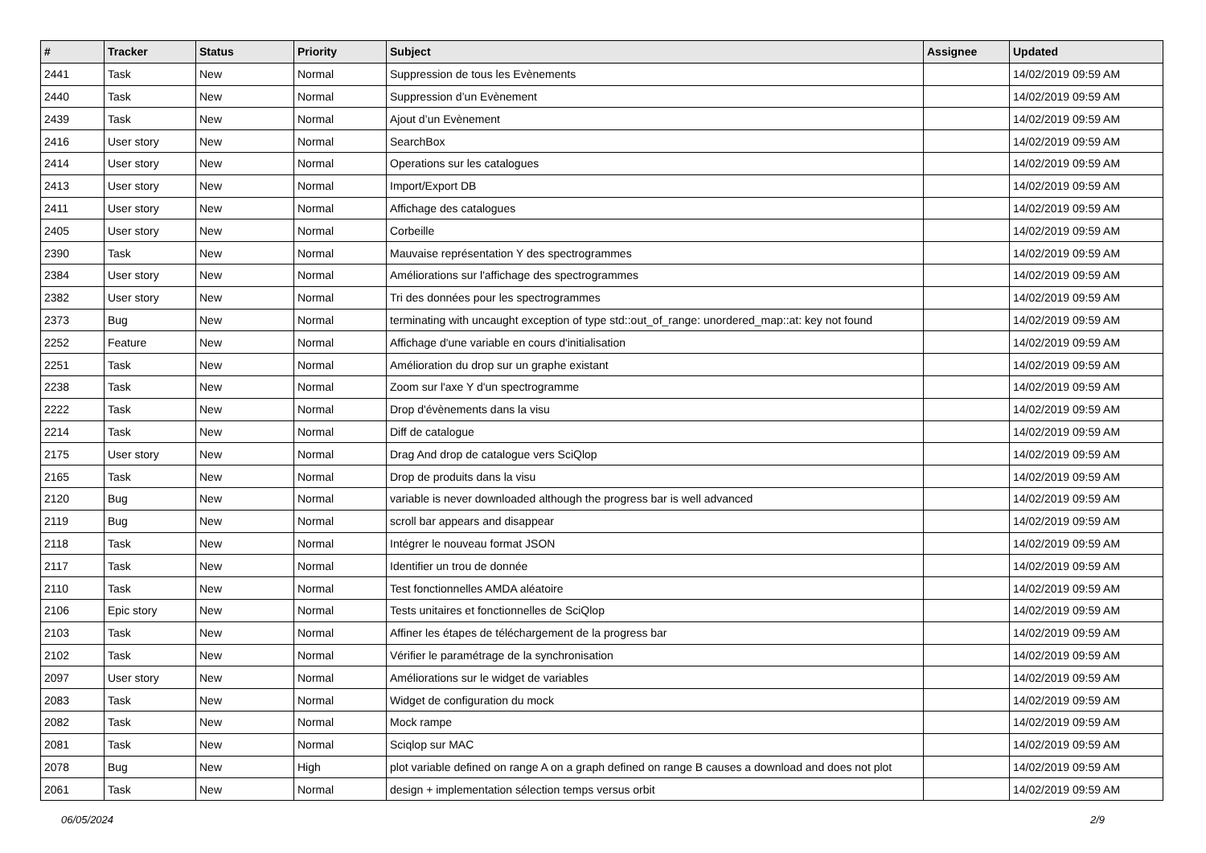| # | Tracker | Status | Priority | Subject | Assignee | Updated |
| --- | --- | --- | --- | --- | --- | --- |
| 2441 | Task | New | Normal | Suppression de tous les Evènements | | 14/02/2019 09:59 AM |
| 2440 | Task | New | Normal | Suppression d’un Evènement | | 14/02/2019 09:59 AM |
| 2439 | Task | New | Normal | Ajout d’un Evènement | | 14/02/2019 09:59 AM |
| 2416 | User story | New | Normal | SearchBox | | 14/02/2019 09:59 AM |
| 2414 | User story | New | Normal | Operations sur les catalogues | | 14/02/2019 09:59 AM |
| 2413 | User story | New | Normal | Import/Export DB | | 14/02/2019 09:59 AM |
| 2411 | User story | New | Normal | Affichage des catalogues | | 14/02/2019 09:59 AM |
| 2405 | User story | New | Normal | Corbeille | | 14/02/2019 09:59 AM |
| 2390 | Task | New | Normal | Mauvaise représentation Y des spectrogrammes | | 14/02/2019 09:59 AM |
| 2384 | User story | New | Normal | Améliorations sur l'affichage des spectrogrammes | | 14/02/2019 09:59 AM |
| 2382 | User story | New | Normal | Tri des données pour les spectrogrammes | | 14/02/2019 09:59 AM |
| 2373 | Bug | New | Normal | terminating with uncaught exception of type std::out_of_range: unordered_map::at: key not found | | 14/02/2019 09:59 AM |
| 2252 | Feature | New | Normal | Affichage d'une variable en cours d'initialisation | | 14/02/2019 09:59 AM |
| 2251 | Task | New | Normal | Amélioration du drop sur un graphe existant | | 14/02/2019 09:59 AM |
| 2238 | Task | New | Normal | Zoom sur l'axe Y d'un spectrogramme | | 14/02/2019 09:59 AM |
| 2222 | Task | New | Normal | Drop d'évènements dans la visu | | 14/02/2019 09:59 AM |
| 2214 | Task | New | Normal | Diff de catalogue | | 14/02/2019 09:59 AM |
| 2175 | User story | New | Normal | Drag And drop de catalogue vers SciQlop | | 14/02/2019 09:59 AM |
| 2165 | Task | New | Normal | Drop de produits dans la visu | | 14/02/2019 09:59 AM |
| 2120 | Bug | New | Normal | variable is never downloaded although the progress bar is well advanced | | 14/02/2019 09:59 AM |
| 2119 | Bug | New | Normal | scroll bar appears and disappear | | 14/02/2019 09:59 AM |
| 2118 | Task | New | Normal | Intégrer le nouveau format JSON | | 14/02/2019 09:59 AM |
| 2117 | Task | New | Normal | Identifier un trou de donnée | | 14/02/2019 09:59 AM |
| 2110 | Task | New | Normal | Test fonctionnelles AMDA aléatoire | | 14/02/2019 09:59 AM |
| 2106 | Epic story | New | Normal | Tests unitaires et fonctionnelles de SciQlop | | 14/02/2019 09:59 AM |
| 2103 | Task | New | Normal | Affiner les étapes de téléchargement de la progress bar | | 14/02/2019 09:59 AM |
| 2102 | Task | New | Normal | Vérifier le paramétrage de la synchronisation | | 14/02/2019 09:59 AM |
| 2097 | User story | New | Normal | Améliorations sur le widget de variables | | 14/02/2019 09:59 AM |
| 2083 | Task | New | Normal | Widget de configuration du mock | | 14/02/2019 09:59 AM |
| 2082 | Task | New | Normal | Mock rampe | | 14/02/2019 09:59 AM |
| 2081 | Task | New | Normal | Sciqlop sur MAC | | 14/02/2019 09:59 AM |
| 2078 | Bug | New | High | plot variable defined on range A on a graph defined on range B causes a download and does not plot | | 14/02/2019 09:59 AM |
| 2061 | Task | New | Normal | design + implementation sélection temps versus orbit | | 14/02/2019 09:59 AM |
06/05/2024 2/9